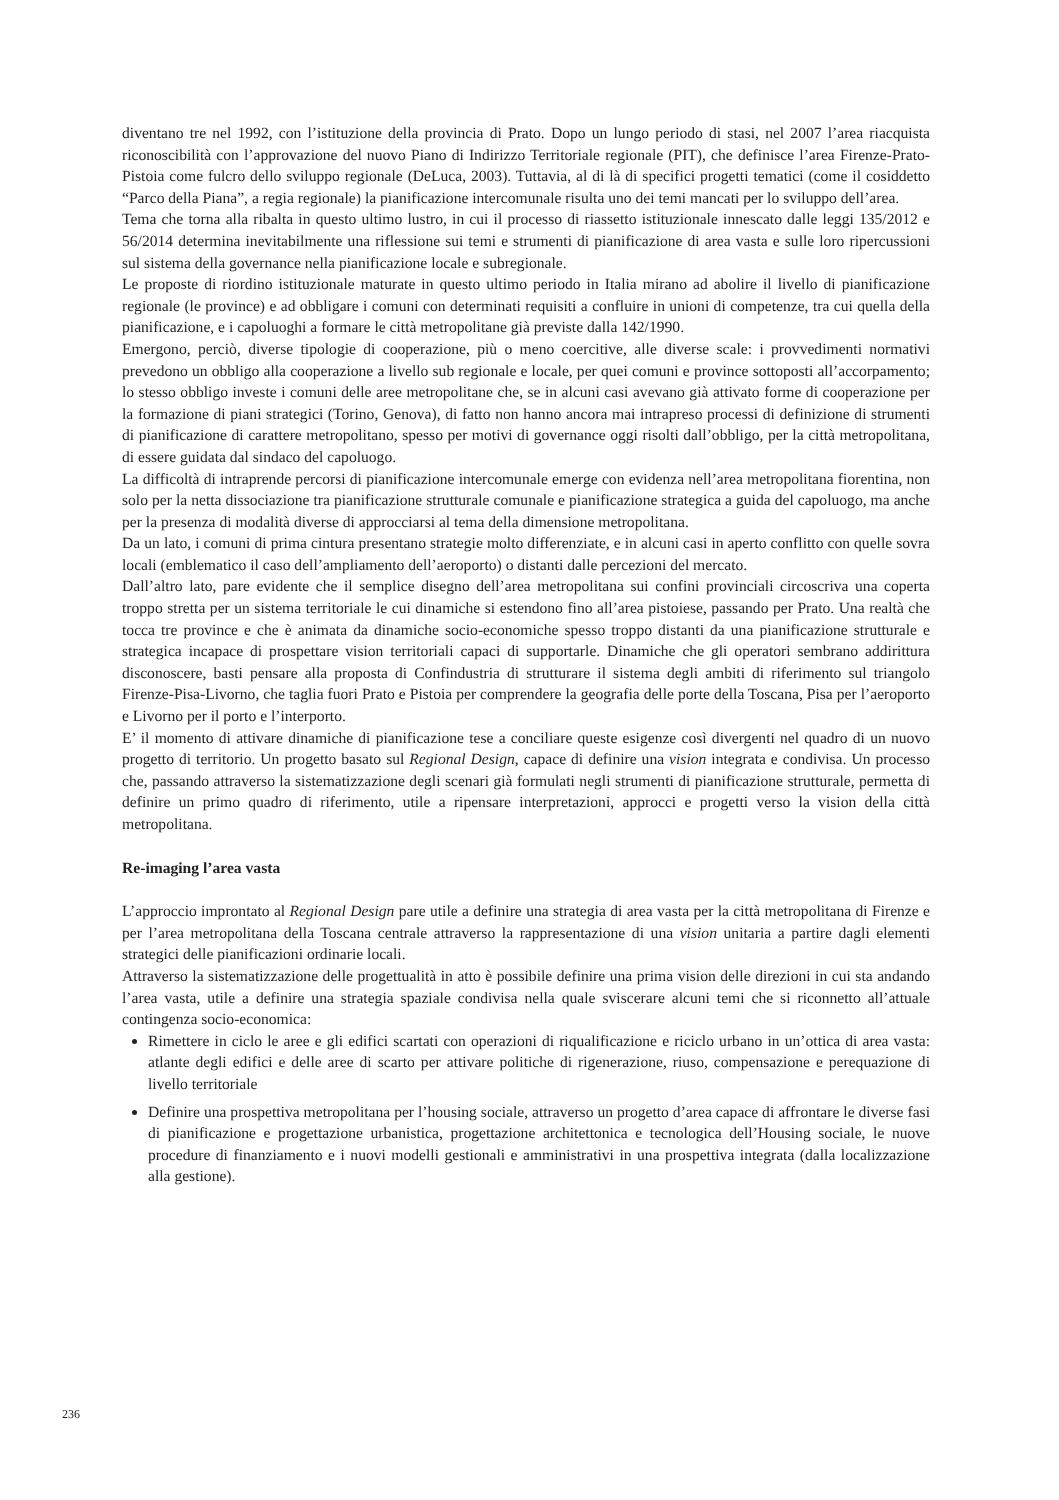diventano tre nel 1992, con l’istituzione della provincia di Prato. Dopo un lungo periodo di stasi, nel 2007 l’area riacquista riconoscibilità con l’approvazione del nuovo Piano di Indirizzo Territoriale regionale (PIT), che definisce l’area Firenze-Prato-Pistoia come fulcro dello sviluppo regionale (DeLuca, 2003). Tuttavia, al di là di specifici progetti tematici (come il cosiddetto “Parco della Piana”, a regia regionale) la pianificazione intercomunale risulta uno dei temi mancati per lo sviluppo dell’area.
Tema che torna alla ribalta in questo ultimo lustro, in cui il processo di riassetto istituzionale innescato dalle leggi 135/2012 e 56/2014 determina inevitabilmente una riflessione sui temi e strumenti di pianificazione di area vasta e sulle loro ripercussioni sul sistema della governance nella pianificazione locale e subregionale.
Le proposte di riordino istituzionale maturate in questo ultimo periodo in Italia mirano ad abolire il livello di pianificazione regionale (le province) e ad obbligare i comuni con determinati requisiti a confluire in unioni di competenze, tra cui quella della pianificazione, e i capoluoghi a formare le città metropolitane già previste dalla 142/1990.
Emergono, perciò, diverse tipologie di cooperazione, più o meno coercitive, alle diverse scale: i provvedimenti normativi prevedono un obbligo alla cooperazione a livello sub regionale e locale, per quei comuni e province sottoposti all’accorpamento; lo stesso obbligo investe i comuni delle aree metropolitane che, se in alcuni casi avevano già attivato forme di cooperazione per la formazione di piani strategici (Torino, Genova), di fatto non hanno ancora mai intrapreso processi di definizione di strumenti di pianificazione di carattere metropolitano, spesso per motivi di governance oggi risolti dall’obbligo, per la città metropolitana, di essere guidata dal sindaco del capoluogo.
La difficoltà di intraprende percorsi di pianificazione intercomunale emerge con evidenza nell’area metropolitana fiorentina, non solo per la netta dissociazione tra pianificazione strutturale comunale e pianificazione strategica a guida del capoluogo, ma anche per la presenza di modalità diverse di approcciarsi al tema della dimensione metropolitana.
Da un lato, i comuni di prima cintura presentano strategie molto differenziate, e in alcuni casi in aperto conflitto con quelle sovra locali (emblematico il caso dell’ampliamento dell’aeroporto) o distanti dalle percezioni del mercato.
Dall’altro lato, pare evidente che il semplice disegno dell’area metropolitana sui confini provinciali circoscriva una coperta troppo stretta per un sistema territoriale le cui dinamiche si estendono fino all’area pistoiese, passando per Prato. Una realtà che tocca tre province e che è animata da dinamiche socio-economiche spesso troppo distanti da una pianificazione strutturale e strategica incapace di prospettare vision territoriali capaci di supportarle. Dinamiche che gli operatori sembrano addirittura disconoscere, basti pensare alla proposta di Confindustria di strutturare il sistema degli ambiti di riferimento sul triangolo Firenze-Pisa-Livorno, che taglia fuori Prato e Pistoia per comprendere la geografia delle porte della Toscana, Pisa per l’aeroporto e Livorno per il porto e l’interporto.
E’ il momento di attivare dinamiche di pianificazione tese a conciliare queste esigenze così divergenti nel quadro di un nuovo progetto di territorio. Un progetto basato sul Regional Design, capace di definire una vision integrata e condivisa. Un processo che, passando attraverso la sistematizzazione degli scenari già formulati negli strumenti di pianificazione strutturale, permetta di definire un primo quadro di riferimento, utile a ripensare interpretazioni, approcci e progetti verso la vision della città metropolitana.
Re-imaging l’area vasta
L’approccio improntato al Regional Design pare utile a definire una strategia di area vasta per la città metropolitana di Firenze e per l’area metropolitana della Toscana centrale attraverso la rappresentazione di una vision unitaria a partire dagli elementi strategici delle pianificazioni ordinarie locali.
Attraverso la sistematizzazione delle progettualità in atto è possibile definire una prima vision delle direzioni in cui sta andando l’area vasta, utile a definire una strategia spaziale condivisa nella quale sviscerare alcuni temi che si riconnetto all’attuale contingenza socio-economica:
Rimettere in ciclo le aree e gli edifici scartati con operazioni di riqualificazione e riciclo urbano in un’ottica di area vasta: atlante degli edifici e delle aree di scarto per attivare politiche di rigenerazione, riuso, compensazione e perequazione di livello territoriale
Definire una prospettiva metropolitana per l’housing sociale, attraverso un progetto d’area capace di affrontare le diverse fasi di pianificazione e progettazione urbanistica, progettazione architettonica e tecnologica dell’Housing sociale, le nuove procedure di finanziamento e i nuovi modelli gestionali e amministrativi in una prospettiva integrata (dalla localizzazione alla gestione).
236